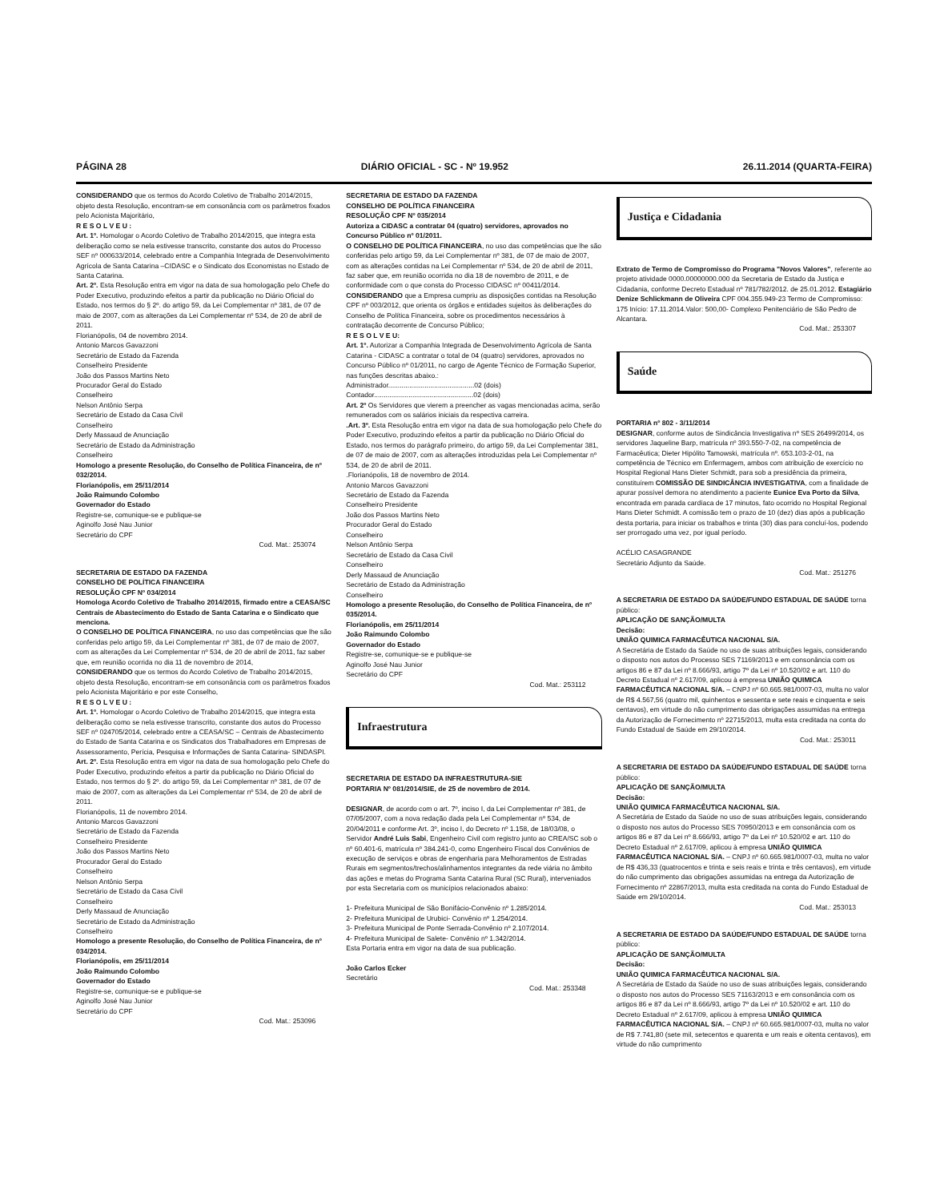PÁGINA 28 DIÁRIO OFICIAL - SC - Nº 19.952 26.11.2014 (QUARTA-FEIRA)
CONSIDERANDO que os termos do Acordo Coletivo de Trabalho 2014/2015, objeto desta Resolução, encontram-se em consonância com os parâmetros fixados pelo Acionista Majoritário,
R E S O L V E U :
Art. 1º. Homologar o Acordo Coletivo de Trabalho 2014/2015, que integra esta deliberação como se nela estivesse transcrito, constante dos autos do Processo SEF nº 000633/2014, celebrado entre a Companhia Integrada de Desenvolvimento Agrícola de Santa Catarina –CIDASC e o Sindicato dos Economistas no Estado de Santa Catarina.
Art. 2º. Esta Resolução entra em vigor na data de sua homologação pelo Chefe do Poder Executivo, produzindo efeitos a partir da publicação no Diário Oficial do Estado, nos termos do § 2º. do artigo 59, da Lei Complementar nº 381, de 07 de maio de 2007, com as alterações da Lei Complementar nº 534, de 20 de abril de 2011.
Florianópolis, 04 de novembro 2014.
Antonio Marcos Gavazzoni
Secretário de Estado da Fazenda
Conselheiro Presidente
João dos Passos Martins Neto
Procurador Geral do Estado
Conselheiro
Nelson Antônio Serpa
Secretário de Estado da Casa Civil
Conselheiro
Derly Massaud de Anunciação
Secretário de Estado da Administração
Conselheiro
Homologo a presente Resolução, do Conselho de Política Financeira, de nº 032/2014.
Florianópolis, em 25/11/2014
João Raimundo Colombo
Governador do Estado
Registre-se, comunique-se e publique-se
Aginolfo José Nau Junior
Secretário do CPF
Cod. Mat.: 253074
SECRETARIA DE ESTADO DA FAZENDA
CONSELHO DE POLÍTICA FINANCEIRA
RESOLUÇÃO CPF Nº 034/2014
Homologa Acordo Coletivo de Trabalho 2014/2015, firmado entre a CEASA/SC Centrais de Abastecimento do Estado de Santa Catarina e o Sindicato que menciona.
O CONSELHO DE POLÍTICA FINANCEIRA, no uso das competências que lhe são conferidas pelo artigo 59, da Lei Complementar nº 381, de 07 de maio de 2007, com as alterações da Lei Complementar nº 534, de 20 de abril de 2011, faz saber que, em reunião ocorrida no dia 11 de novembro de 2014,
CONSIDERANDO que os termos do Acordo Coletivo de Trabalho 2014/2015, objeto desta Resolução, encontram-se em consonância com os parâmetros fixados pelo Acionista Majoritário e por este Conselho,
R E S O L V E U :
Art. 1º. Homologar o Acordo Coletivo de Trabalho 2014/2015, que integra esta deliberação como se nela estivesse transcrito, constante dos autos do Processo SEF nº 024705/2014, celebrado entre a CEASA/SC – Centrais de Abastecimento do Estado de Santa Catarina e os Sindicatos dos Trabalhadores em Empresas de Assessoramento, Perícia, Pesquisa e Informações de Santa Catarina- SINDASPI.
Art. 2º. Esta Resolução entra em vigor na data de sua homologação pelo Chefe do Poder Executivo, produzindo efeitos a partir da publicação no Diário Oficial do Estado, nos termos do § 2º. do artigo 59, da Lei Complementar nº 381, de 07 de maio de 2007, com as alterações da Lei Complementar nº 534, de 20 de abril de 2011.
Florianópolis, 11 de novembro 2014.
Antonio Marcos Gavazzoni
Secretário de Estado da Fazenda
Conselheiro Presidente
João dos Passos Martins Neto
Procurador Geral do Estado
Conselheiro
Nelson Antônio Serpa
Secretário de Estado da Casa Civil
Conselheiro
Derly Massaud de Anunciação
Secretário de Estado da Administração
Conselheiro
Homologo a presente Resolução, do Conselho de Política Financeira, de nº 034/2014.
Florianópolis, em 25/11/2014
João Raimundo Colombo
Governador do Estado
Registre-se, comunique-se e publique-se
Aginolfo José Nau Junior
Secretário do CPF
Cod. Mat.: 253096
SECRETARIA DE ESTADO DA FAZENDA
CONSELHO DE POLÍTICA FINANCEIRA
RESOLUÇÃO CPF Nº 035/2014
Autoriza a CIDASC a contratar 04 (quatro) servidores, aprovados no Concurso Público nº 01/2011.
O CONSELHO DE POLÍTICA FINANCEIRA, no uso das competências que lhe são conferidas pelo artigo 59, da Lei Complementar nº 381, de 07 de maio de 2007, com as alterações contidas na Lei Complementar nº 534, de 20 de abril de 2011, faz saber que, em reunião ocorrida no dia 18 de novembro de 2011, e de conformidade com o que consta do Processo CIDASC nº 00411/2014.
CONSIDERANDO que a Empresa cumpriu as disposições contidas na Resolução CPF nº 003/2012, que orienta os órgãos e entidades sujeitos às deliberações do Conselho de Política Financeira, sobre os procedimentos necessários à contratação decorrente de Concurso Público;
R E S O L V E U:
Art. 1º. Autorizar a Companhia Integrada de Desenvolvimento Agrícola de Santa Catarina - CIDASC a contratar o total de 04 (quatro) servidores, aprovados no Concurso Público nº 01/2011, no cargo de Agente Técnico de Formação Superior, nas funções descritas abaixo.:
Administrador.............................................02 (dois)
Contador....................................................02 (dois)
Art. 2º Os Servidores que vierem a preencher as vagas mencionadas acima, serão remunerados com os salários iniciais da respectiva carreira.
.Art. 3º. Esta Resolução entra em vigor na data de sua homologação pelo Chefe do Poder Executivo, produzindo efeitos a partir da publicação no Diário Oficial do Estado, nos termos do parágrafo primeiro, do artigo 59, da Lei Complementar 381, de 07 de maio de 2007, com as alterações introduzidas pela Lei Complementar nº 534, de 20 de abril de 2011.
.Florianópolis, 18 de novembro de 2014.
Antonio Marcos Gavazzoni
Secretário de Estado da Fazenda
Conselheiro Presidente
João dos Passos Martins Neto
Procurador Geral do Estado
Conselheiro
Nelson Antônio Serpa
Secretário de Estado da Casa Civil
Conselheiro
Derly Massaud de Anunciação
Secretário de Estado da Administração
Conselheiro
Homologo a presente Resolução, do Conselho de Política Financeira, de nº 035/2014.
Florianópolis, em 25/11/2014
João Raimundo Colombo
Governador do Estado
Registre-se, comunique-se e publique-se
Aginolfo José Nau Junior
Secretário do CPF
Cod. Mat.: 253112
Infraestrutura
SECRETARIA DE ESTADO DA INFRAESTRUTURA-SIE
PORTARIA Nº 081/2014/SIE, de 25 de novembro de 2014.
DESIGNAR, de acordo com o art. 7º, inciso I, da Lei Complementar nº 381, de 07/05/2007, com a nova redação dada pela Lei Complementar nº 534, de 20/04/2011 e conforme Art. 3º, inciso I, do Decreto nº 1.158, de 18/03/08, o Servidor André Luis Sabi, Engenheiro Civil com registro junto ao CREA/SC sob o nº 60.401-6, matrícula nº 384.241-0, como Engenheiro Fiscal dos Convênios de execução de serviços e obras de engenharia para Melhoramentos de Estradas Rurais em segmentos/trechos/alinhamentos integrantes da rede viária no âmbito das ações e metas do Programa Santa Catarina Rural (SC Rural), interveniados por esta Secretaria com os municípios relacionados abaixo:
1- Prefeitura Municipal de São Bonifácio-Convênio nº 1.285/2014.
2- Prefeitura Municipal de Urubici- Convênio nº 1.254/2014.
3- Prefeitura Municipal de Ponte Serrada-Convênio nº 2.107/2014.
4- Prefeitura Municipal de Salete- Convênio nº 1.342/2014.
Esta Portaria entra em vigor na data de sua publicação.
João Carlos Ecker
Secretário
Cod. Mat.: 253348
Justiça e Cidadania
Extrato de Termo de Compromisso do Programa "Novos Valores", referente ao projeto atividade 0000.00000000.000 da Secretaria de Estado da Justiça e Cidadania, conforme Decreto Estadual nº 781/782/2012. de 25.01.2012. Estagiário Denize Schlickmann de Oliveira CPF 004.355.949-23 Termo de Compromisso: 175 Início: 17.11.2014.Valor: 500,00- Complexo Penitenciário de São Pedro de Alcantara.
Cod. Mat.: 253307
Saúde
PORTARIA nº 802 - 3/11/2014
DESIGNAR, conforme autos de Sindicância Investigativa nº SES 26499/2014, os servidores Jaqueline Barp, matrícula nº 393.550-7-02, na competência de Farmacêutica; Dieter Hipólito Tamowski, matrícula nº. 653.103-2-01, na competência de Técnico em Enfermagem, ambos com atribuição de exercício no Hospital Regional Hans Dieter Schmidt, para sob a presidência da primeira, constituírem COMISSÃO DE SINDICÂNCIA INVESTIGATIVA, com a finalidade de apurar possível demora no atendimento a paciente Eunice Eva Porto da Silva, encontrada em parada cardíaca de 17 minutos, fato ocorrido no Hospital Regional Hans Dieter Schmidt. A comissão tem o prazo de 10 (dez) dias após a publicação desta portaria, para iniciar os trabalhos e trinta (30) dias para concluí-los, podendo ser prorrogado uma vez, por igual período.
ACÉLIO CASAGRANDE
Secretário Adjunto da Saúde.
Cod. Mat.: 251276
A SECRETARIA DE ESTADO DA SAÚDE/FUNDO ESTADUAL DE SAÚDE torna público:
APLICAÇÃO DE SANÇÃO/MULTA
Decisão:
UNIÃO QUIMICA FARMACÊUTICA NACIONAL S/A.
A Secretária de Estado da Saúde no uso de suas atribuições legais, considerando o disposto nos autos do Processo SES 71169/2013 e em consonância com os artigos 86 e 87 da Lei nº 8.666/93, artigo 7º da Lei nº 10.520/02 e art. 110 do Decreto Estadual nº 2.617/09, aplicou à empresa UNIÃO QUIMICA FARMACÊUTICA NACIONAL S/A. – CNPJ nº 60.665.981/0007-03, multa no valor de R$ 4.567,56 (quatro mil, quinhentos e sessenta e sete reais e cinquenta e seis centavos), em virtude do não cumprimento das obrigações assumidas na entrega da Autorização de Fornecimento nº 22715/2013, multa esta creditada na conta do Fundo Estadual de Saúde em 29/10/2014.
Cod. Mat.: 253011
A SECRETARIA DE ESTADO DA SAÚDE/FUNDO ESTADUAL DE SAÚDE torna público:
APLICAÇÃO DE SANÇÃO/MULTA
Decisão:
UNIÃO QUIMICA FARMACÊUTICA NACIONAL S/A.
A Secretária de Estado da Saúde no uso de suas atribuições legais, considerando o disposto nos autos do Processo SES 70950/2013 e em consonância com os artigos 86 e 87 da Lei nº 8.666/93, artigo 7º da Lei nº 10.520/02 e art. 110 do Decreto Estadual nº 2.617/09, aplicou à empresa UNIÃO QUIMICA FARMACÊUTICA NACIONAL S/A. – CNPJ nº 60.665.981/0007-03, multa no valor de R$ 436,33 (quatrocentos e trinta e seis reais e trinta e três centavos), em virtude do não cumprimento das obrigações assumidas na entrega da Autorização de Fornecimento nº 22867/2013, multa esta creditada na conta do Fundo Estadual de Saúde em 29/10/2014.
Cod. Mat.: 253013
A SECRETARIA DE ESTADO DA SAÚDE/FUNDO ESTADUAL DE SAÚDE torna público:
APLICAÇÃO DE SANÇÃO/MULTA
Decisão:
UNIÃO QUIMICA FARMACÊUTICA NACIONAL S/A.
A Secretária de Estado da Saúde no uso de suas atribuições legais, considerando o disposto nos autos do Processo SES 71163/2013 e em consonância com os artigos 86 e 87 da Lei nº 8.666/93, artigo 7º da Lei nº 10.520/02 e art. 110 do Decreto Estadual nº 2.617/09, aplicou à empresa UNIÃO QUIMICA FARMACÊUTICA NACIONAL S/A. – CNPJ nº 60.665.981/0007-03, multa no valor de R$ 7.741,80 (sete mil, setecentos e quarenta e um reais e oitenta centavos), em virtude do não cumprimento